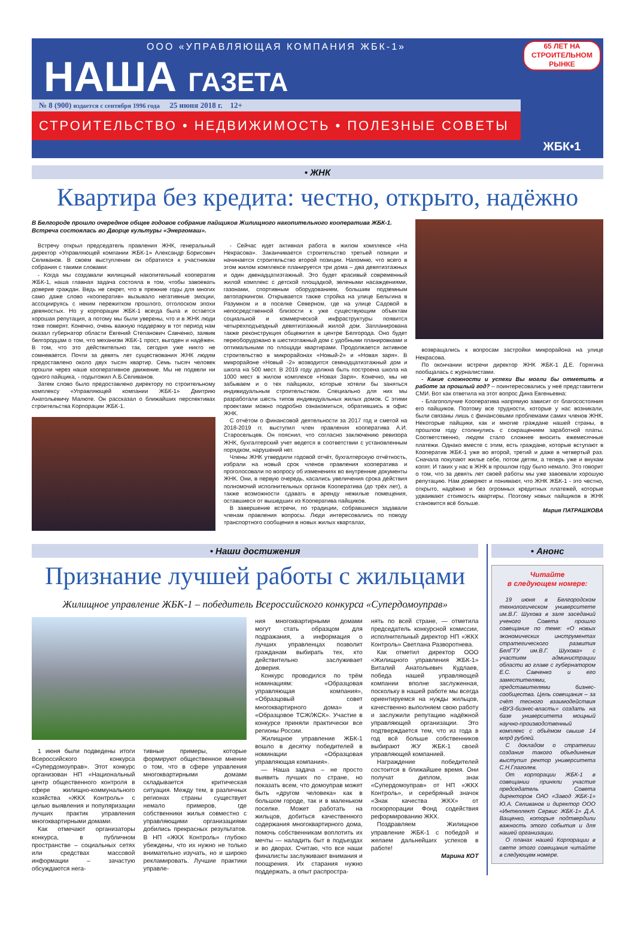ООО «УПРАВЛЯЮЩАЯ КОМПАНИЯ ЖБК-1»
НАША ГАЗЕТА
№ 8 (900) издается с сентября 1996 года 25 июня 2018 г. 12+
СТРОИТЕЛЬСТВО • НЕДВИЖИМОСТЬ • ПОЛЕЗНЫЕ СОВЕТЫ
65 ЛЕТ НА СТРОИТЕЛЬНОМ РЫНКЕ
ЖБК•1
• ЖНК
Квартира без кредита: честно, открыто, надёжно
В Белгороде прошло очередное общее годовое собрание пайщиков Жилищного накопительного кооператива ЖБК-1. Встреча состоялась во Дворце культуры «Энергомаш».
Встречу открыл председатель правления ЖНК, генеральный директор «Управляющей компании ЖБК-1» Александр Борисович Селиванов. В своем выступлении он обратился к участникам собрания с такими словами:
- Когда мы создавали жилищный накопительный кооператив ЖБК-1, наша главная задача состояла в том, чтобы завоевать доверие граждан. Ведь не секрет, что в прежние годы для многих само даже слово «кооператив» вызывало негативные эмоции, ассоциируясь с неким пережитком прошлого, отголоском эпохи девяностых. Но у корпорации ЖБК-1 всегда была и остается хорошая репутация, а потому мы были уверены, что и в ЖНК люди тоже поверят. Конечно, очень важную поддержку в тот период нам оказал губернатор области Евгений Степанович Савченко, заявив белгородцам о том, что механизм ЖБК-1 прост, выгоден и надёжен. В том, что это действительно так, сегодня уже никто не сомневается. Почти за девять лет существования ЖНК людям предоставлено около двух тысяч квартир. Семь тысяч человек прошли через наше кооперативное движение. Мы не подвели ни одного пайщика, - подытожил А.Б.Селиванов.
Затем слово было предоставлено директору по строительному комплексу «Управляющей компании ЖБК-1» Дмитрию Анатольевичу Малюте. Он рассказал о ближайших перспективах строительства Корпорации ЖБК-1.
- Сейчас идет активная работа в жилом комплексе «На Некрасова». Заканчивается строительство третьей позиции и начинается строительство второй позиции. Напомню, что всего в этом жилом комплексе планируется три дома – два девятиэтажных и один двенадцатиэтажный. Это будет красивый современный жилой комплекс с детской площадкой, зелеными насаждениями, газонами, спортивным оборудованием, большим подземным автопаркингом. Открывается также стройка на улице Бельгина в Разумном и в поселке Северном, где на улице Садовой в непосредственной близости к уже существующим объектам социальной и коммерческой инфраструктуры появится четырехподъездный девятиэтажный жилой дом. Запланирована также реконструкция общежития в центре Белгорода. Оно будет переоборудовано в шестиэтажный дом с удобными планировками и оптимальными по площади квартирами. Продолжается активное строительство в микрорайонах «Новый-2» и «Новая заря». В микрорайоне «Новый -2» возводится семнадцатиэтажный дом и школа на 500 мест. В 2019 году должна быть построена школа на 1000 мест в жилом комплексе «Новая Заря». Конечно, мы не забываем и о тех пайщиках, которые хотели бы заняться индивидуальным строительством. Специально для них мы разработали шесть типов индивидуальных жилых домов. С этими проектами можно подробно ознакомиться, обратившись в офис ЖНК.
С отчётом о финансовой деятельности за 2017 год и сметой на 2018-2019 гг. выступил член правления кооператива А.И. Старосельцев. Он пояснил, что согласно заключению ревизора ЖНК, бухгалтерский учет ведется в соответствии с установленным порядком, нарушений нет.
Члены ЖНК утвердили годовой отчёт, бухгалтерскую отчётность, избрали на новый срок членов правления кооператива и проголосовали по вопросу об изменениях во внутренние документы ЖНК. Они, в первую очередь, касались увеличения срока действия полномочий исполнительных органов Кооператива (до трёх лет), а также возможности сдавать в аренду нежилые помещения, оставшиеся от вышедших из Кооператива пайщиков.
В завершение встречи, по традиции, собравшиеся задавали членам правления вопросы. Люди интересовались по поводу транспортного сообщения в новых жилых кварталах,
возвращались к вопросам застройки микрорайона на улице Некрасова.
По окончании встречи директор ЖНК ЖБК-1 Д.Е. Горягина пообщалась с журналистами.
- Какие сложности и успехи Вы могли бы отметить в работе за прошлый год? – поинтересовались у неё представители СМИ. Вот как ответила на этот вопрос Дина Евгеньевна:
- Благополучие Кооператива напрямую зависит от благосостояния его пайщиков. Поэтому все трудности, которые у нас возникали, были связаны лишь с финансовыми проблемами самих членов ЖНК. Некоторые пайщики, как и многие граждане нашей страны, в прошлом году столкнулись с сокращением заработной платы. Соответственно, людям стало сложнее вносить ежемесячные платежи. Однако вместе с этим, есть граждане, которые вступают в Кооператив ЖБК-1 уже во второй, третий и даже в четвертый раз. Сначала покупают жилье себе, потом детям, а теперь уже и внукам копят. И таких у нас в ЖНК в прошлом году было немало. Это говорит о том, что за девять лет своей работы мы уже завоевали хорошую репутацию. Нам доверяют и понимают, что ЖНК ЖБК-1 - это честно, открыто, надёжно и без огромных кредитных платежей, которые удваивают стоимость квартиры. Поэтому новых пайщиков в ЖНК становится всё больше.
Мария ПАТРАШКОВА
• Наши достижения
Признание лучшей работы с жильцами
Жилищное управление ЖБК-1 – победитель Всероссийского конкурса «Супердомоуправ»
1 июня были подведены итоги Всероссийского конкурса «Супердомоуправ». Этот конкурс организован НП «Национальный центр общественного контроля в сфере жилищно-коммунального хозяйства «ЖКХ Контроль» с целью выявления и популяризации лучших практик управления многоквартирными домами.
Как отмечают организаторы конкурса, в публичном пространстве – социальных сетях или средствах массовой информации – зачастую обсуждаются нега-
тивные примеры, которые формируют общественное мнение о том, что в сфере управления многоквартирными домами складывается критическая ситуация. Между тем, в различных регионах страны существует немало примеров, где собственники жилья совместно с управляющими организациями добились прекрасных результатов. В НП «ЖКХ Контроль» глубоко убеждены, что их нужно не только внимательно изучать, но и широко рекламировать. Лучшие практики управле-
ния многоквартирными домами могут стать образцом для подражания, а информация о лучших управленцах позволит гражданам выбирать тех, кто действительно заслуживает доверия.
Конкурс проводился по трём номинациям: «Образцовая управляющая компания», «Образцовый совет многоквартирного дома» и «Образцовое ТСЖ/ЖСК». Участие в конкурсе приняли практически все регионы России.
Жилищное управление ЖБК-1 вошло в десятку победителей в номинации «Образцовая управляющая компания».
— Наша задача – не просто выявить лучших по стране, но показать всем, что домоуправ может быть «другом человека» как в большом городе, так и в маленьком поселке. Может работать на жильцов, добиться качественного содержания многоквартирного дома, помочь собственникам воплотить их мечты — наладить быт в подъездах и во дворах. Считаю, что все наши финалисты заслуживают внимания и поощрения. Их старания нужно поддержать, а опыт распростра-
нять по всей стране, — отметила председатель конкурсной комиссии, исполнительный директор НП «ЖКХ Контроль» Светлана Разворотнева.
Как отметил директор ООО «Жилищного управления ЖБК-1» Виталий Анатольевич Кудлаев, победа нашей управляющей компании вполне заслуженная, поскольку в нашей работе мы всегда ориентируемся на нужды жильцов, качественно выполняем свою работу и заслужили репутацию надёжной управляющей организации. Это подтверждается тем, что из года в год всё больше собственников выбирают ЖУ ЖБК-1 своей управляющей компанией.
Награждение победителей состоится в ближайшее время. Они получат диплом, знак «Супердомоуправ» от НП «ЖКХ Контроль», и серебряный значок «Знак качества ЖКХ» от госкорпорации Фонд содействия реформированию ЖКХ.
Поздравляем Жилищное управление ЖБК-1 с победой и желаем дальнейших успехов в работе!
Марина КОТ
• Анонс
Читайте
в следующем номере:
19 июня в Белгородском технологическом университете им.В.Г. Шухова в зале заседаний ученого Совета прошло совещание по теме: «О новых экономических инструментах стратегического развития БелГТУ им.В.Г. Шухова» с участием администрации области во главе с губернатором Е.С. Савченко и его заместителями, представителями бизнес-сообщества. Цель совещания – за счёт тесного взаимодействия «ВУЗ-бизнес-власть» создать на базе университета мощный научно-производственный комплекс с объёмом свыше 14 млрд рублей.
С докладом о стратегии создания такого объединения выступил ректор университета С.Н.Глаголев.
От корпорации ЖБК-1 в совещании приняли участие председатель Совета директоров ОАО «Завод ЖБК-1» Ю.А. Селиванов и директор ООО «Интеллект Сервис ЖБК-1» Д.А. Ващенко, которые подтвердили важность этого события и для нашей организации.
О планах нашей Корпорации в свете этого совещания читайте в следующем номере.